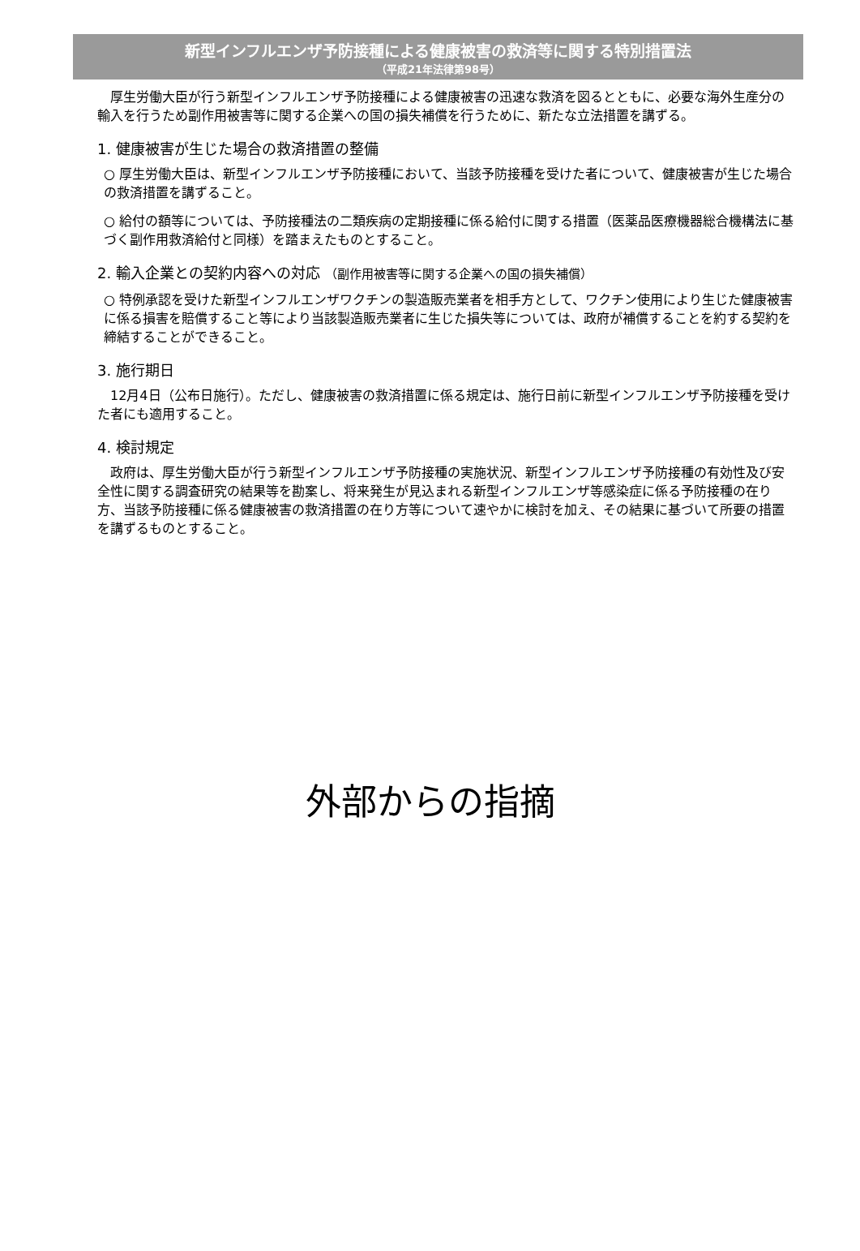新型インフルエンザ予防接種による健康被害の救済等に関する特別措置法
（平成21年法律第98号）
　厚生労働大臣が行う新型インフルエンザ予防接種による健康被害の迅速な救済を図るとともに、必要な海外生産分の輸入を行うため副作用被害等に関する企業への国の損失補償を行うために、新たな立法措置を講ずる。
1. 健康被害が生じた場合の救済措置の整備
○ 厚生労働大臣は、新型インフルエンザ予防接種において、当該予防接種を受けた者について、健康被害が生じた場合の救済措置を講ずること。
○ 給付の額等については、予防接種法の二類疾病の定期接種に係る給付に関する措置（医薬品医療機器総合機構法に基づく副作用救済給付と同様）を踏まえたものとすること。
2. 輸入企業との契約内容への対応 （副作用被害等に関する企業への国の損失補償）
○ 特例承認を受けた新型インフルエンザワクチンの製造販売業者を相手方として、ワクチン使用により生じた健康被害に係る損害を賠償すること等により当該製造販売業者に生じた損失等については、政府が補償することを約する契約を締結することができること。
3. 施行期日
　12月4日（公布日施行）。ただし、健康被害の救済措置に係る規定は、施行日前に新型インフルエンザ予防接種を受けた者にも適用すること。
4. 検討規定
　政府は、厚生労働大臣が行う新型インフルエンザ予防接種の実施状況、新型インフルエンザ予防接種の有効性及び安全性に関する調査研究の結果等を勘案し、将来発生が見込まれる新型インフルエンザ等感染症に係る予防接種の在り方、当該予防接種に係る健康被害の救済措置の在り方等について速やかに検討を加え、その結果に基づいて所要の措置を講ずるものとすること。
外部からの指摘